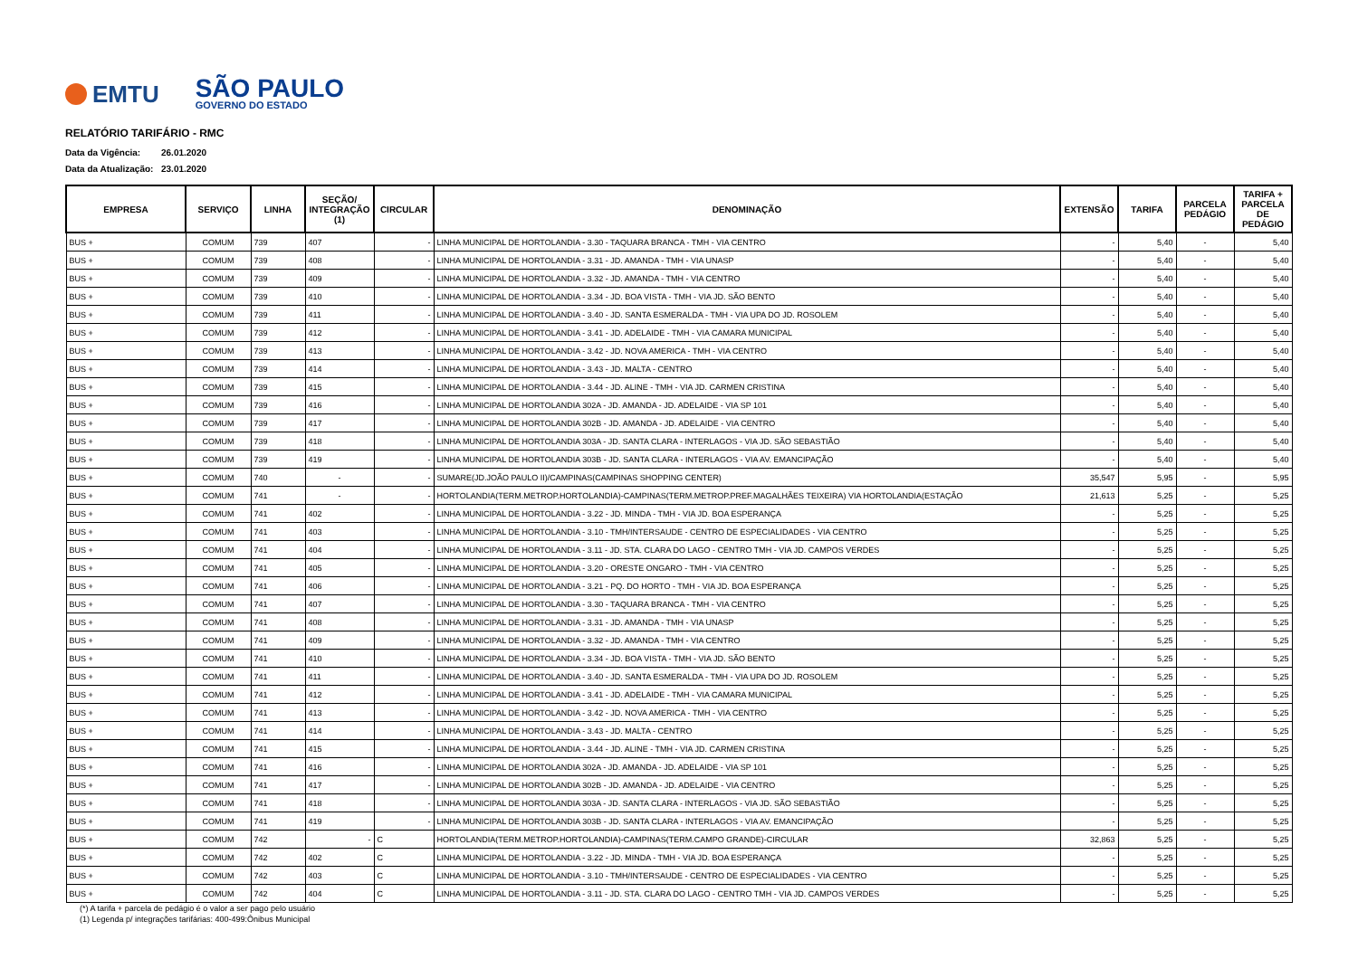EMTU
SÃO PAULO
GOVERNO DO ESTADO
RELATÓRIO TARIFÁRIO - RMC
Data da Vigência: 26.01.2020
Data da Atualização: 23.01.2020
| EMPRESA | SERVIÇO | LINHA | SEÇÃO/ INTEGRAÇÃO (1) | CIRCULAR | DENOMINAÇÃO | EXTENSÃO | TARIFA | PARCELA PEDÁGIO | TARIFA + PARCELA DE PEDÁGIO |
| --- | --- | --- | --- | --- | --- | --- | --- | --- | --- |
| BUS + | COMUM | 739 | 407 | - | LINHA MUNICIPAL DE HORTOLANDIA - 3.30 - TAQUARA BRANCA - TMH - VIA CENTRO | - | 5,40 | - | 5,40 |
| BUS + | COMUM | 739 | 408 | - | LINHA MUNICIPAL DE HORTOLANDIA - 3.31 - JD. AMANDA - TMH - VIA UNASP | - | 5,40 | - | 5,40 |
| BUS + | COMUM | 739 | 409 | - | LINHA MUNICIPAL DE HORTOLANDIA - 3.32 - JD. AMANDA - TMH - VIA CENTRO | - | 5,40 | - | 5,40 |
| BUS + | COMUM | 739 | 410 | - | LINHA MUNICIPAL DE HORTOLANDIA - 3.34 - JD. BOA VISTA - TMH - VIA JD. SÃO BENTO | - | 5,40 | - | 5,40 |
| BUS + | COMUM | 739 | 411 | - | LINHA MUNICIPAL DE HORTOLANDIA - 3.40 - JD. SANTA ESMERALDA - TMH - VIA UPA DO JD. ROSOLEM | - | 5,40 | - | 5,40 |
| BUS + | COMUM | 739 | 412 | - | LINHA MUNICIPAL DE HORTOLANDIA - 3.41 - JD. ADELAIDE - TMH - VIA CAMARA MUNICIPAL | - | 5,40 | - | 5,40 |
| BUS + | COMUM | 739 | 413 | - | LINHA MUNICIPAL DE HORTOLANDIA - 3.42 - JD. NOVA AMERICA - TMH - VIA CENTRO | - | 5,40 | - | 5,40 |
| BUS + | COMUM | 739 | 414 | - | LINHA MUNICIPAL DE HORTOLANDIA - 3.43 - JD. MALTA - CENTRO | - | 5,40 | - | 5,40 |
| BUS + | COMUM | 739 | 415 | - | LINHA MUNICIPAL DE HORTOLANDIA - 3.44 - JD. ALINE - TMH - VIA JD. CARMEN CRISTINA | - | 5,40 | - | 5,40 |
| BUS + | COMUM | 739 | 416 | - | LINHA MUNICIPAL DE HORTOLANDIA 302A - JD. AMANDA - JD. ADELAIDE - VIA SP 101 | - | 5,40 | - | 5,40 |
| BUS + | COMUM | 739 | 417 | - | LINHA MUNICIPAL DE HORTOLANDIA 302B - JD. AMANDA - JD. ADELAIDE - VIA CENTRO | - | 5,40 | - | 5,40 |
| BUS + | COMUM | 739 | 418 | - | LINHA MUNICIPAL DE HORTOLANDIA 303A - JD. SANTA CLARA - INTERLAGOS - VIA JD. SÃO SEBASTIÃO | - | 5,40 | - | 5,40 |
| BUS + | COMUM | 739 | 419 | - | LINHA MUNICIPAL DE HORTOLANDIA 303B - JD. SANTA CLARA - INTERLAGOS - VIA AV. EMANCIPAÇÃO | - | 5,40 | - | 5,40 |
| BUS + | COMUM | 740 | - | - | SUMARE(JD.JOÃO PAULO II)/CAMPINAS(CAMPINAS SHOPPING CENTER) | 35,547 | 5,95 | - | 5,95 |
| BUS + | COMUM | 741 | - | - | HORTOLANDIA(TERM.METROP.HORTOLANDIA)-CAMPINAS(TERM.METROP.PREF.MAGALHÃES TEIXEIRA) VIA HORTOLANDIA(ESTAÇÃO | 21,613 | 5,25 | - | 5,25 |
| BUS + | COMUM | 741 | 402 | - | LINHA MUNICIPAL DE HORTOLANDIA - 3.22 - JD. MINDA - TMH - VIA JD. BOA ESPERANÇA | - | 5,25 | - | 5,25 |
| BUS + | COMUM | 741 | 403 | - | LINHA MUNICIPAL DE HORTOLANDIA - 3.10 - TMH/INTERSAUDE - CENTRO DE ESPECIALIDADES - VIA CENTRO | - | 5,25 | - | 5,25 |
| BUS + | COMUM | 741 | 404 | - | LINHA MUNICIPAL DE HORTOLANDIA - 3.11 - JD. STA. CLARA DO LAGO - CENTRO TMH - VIA JD. CAMPOS VERDES | - | 5,25 | - | 5,25 |
| BUS + | COMUM | 741 | 405 | - | LINHA MUNICIPAL DE HORTOLANDIA - 3.20 - ORESTE ONGARO - TMH - VIA CENTRO | - | 5,25 | - | 5,25 |
| BUS + | COMUM | 741 | 406 | - | LINHA MUNICIPAL DE HORTOLANDIA - 3.21 - PQ. DO HORTO - TMH - VIA JD. BOA ESPERANÇA | - | 5,25 | - | 5,25 |
| BUS + | COMUM | 741 | 407 | - | LINHA MUNICIPAL DE HORTOLANDIA - 3.30 - TAQUARA BRANCA - TMH - VIA CENTRO | - | 5,25 | - | 5,25 |
| BUS + | COMUM | 741 | 408 | - | LINHA MUNICIPAL DE HORTOLANDIA - 3.31 - JD. AMANDA - TMH - VIA UNASP | - | 5,25 | - | 5,25 |
| BUS + | COMUM | 741 | 409 | - | LINHA MUNICIPAL DE HORTOLANDIA - 3.32 - JD. AMANDA - TMH - VIA CENTRO | - | 5,25 | - | 5,25 |
| BUS + | COMUM | 741 | 410 | - | LINHA MUNICIPAL DE HORTOLANDIA - 3.34 - JD. BOA VISTA - TMH - VIA JD. SÃO BENTO | - | 5,25 | - | 5,25 |
| BUS + | COMUM | 741 | 411 | - | LINHA MUNICIPAL DE HORTOLANDIA - 3.40 - JD. SANTA ESMERALDA - TMH - VIA UPA DO JD. ROSOLEM | - | 5,25 | - | 5,25 |
| BUS + | COMUM | 741 | 412 | - | LINHA MUNICIPAL DE HORTOLANDIA - 3.41 - JD. ADELAIDE - TMH - VIA CAMARA MUNICIPAL | - | 5,25 | - | 5,25 |
| BUS + | COMUM | 741 | 413 | - | LINHA MUNICIPAL DE HORTOLANDIA - 3.42 - JD. NOVA AMERICA - TMH - VIA CENTRO | - | 5,25 | - | 5,25 |
| BUS + | COMUM | 741 | 414 | - | LINHA MUNICIPAL DE HORTOLANDIA - 3.43 - JD. MALTA - CENTRO | - | 5,25 | - | 5,25 |
| BUS + | COMUM | 741 | 415 | - | LINHA MUNICIPAL DE HORTOLANDIA - 3.44 - JD. ALINE - TMH - VIA JD. CARMEN CRISTINA | - | 5,25 | - | 5,25 |
| BUS + | COMUM | 741 | 416 | - | LINHA MUNICIPAL DE HORTOLANDIA 302A - JD. AMANDA - JD. ADELAIDE - VIA SP 101 | - | 5,25 | - | 5,25 |
| BUS + | COMUM | 741 | 417 | - | LINHA MUNICIPAL DE HORTOLANDIA 302B - JD. AMANDA - JD. ADELAIDE - VIA CENTRO | - | 5,25 | - | 5,25 |
| BUS + | COMUM | 741 | 418 | - | LINHA MUNICIPAL DE HORTOLANDIA 303A - JD. SANTA CLARA - INTERLAGOS - VIA JD. SÃO SEBASTIÃO | - | 5,25 | - | 5,25 |
| BUS + | COMUM | 741 | 419 | - | LINHA MUNICIPAL DE HORTOLANDIA 303B - JD. SANTA CLARA - INTERLAGOS - VIA AV. EMANCIPAÇÃO | - | 5,25 | - | 5,25 |
| BUS + | COMUM | 742 | - | C | HORTOLANDIA(TERM.METROP.HORTOLANDIA)-CAMPINAS(TERM.CAMPO GRANDE)-CIRCULAR | 32,863 | 5,25 | - | 5,25 |
| BUS + | COMUM | 742 | 402 | C | LINHA MUNICIPAL DE HORTOLANDIA - 3.22 - JD. MINDA - TMH - VIA JD. BOA ESPERANÇA | - | 5,25 | - | 5,25 |
| BUS + | COMUM | 742 | 403 | C | LINHA MUNICIPAL DE HORTOLANDIA - 3.10 - TMH/INTERSAUDE - CENTRO DE ESPECIALIDADES - VIA CENTRO | - | 5,25 | - | 5,25 |
| BUS + | COMUM | 742 | 404 | C | LINHA MUNICIPAL DE HORTOLANDIA - 3.11 - JD. STA. CLARA DO LAGO - CENTRO TMH - VIA JD. CAMPOS VERDES | - | 5,25 | - | 5,25 |
(*) A tarifa + parcela de pedágio é o valor a ser pago pelo usuário
(1) Legenda p/ integrações tarifárias: 400-499:Ônibus Municipal